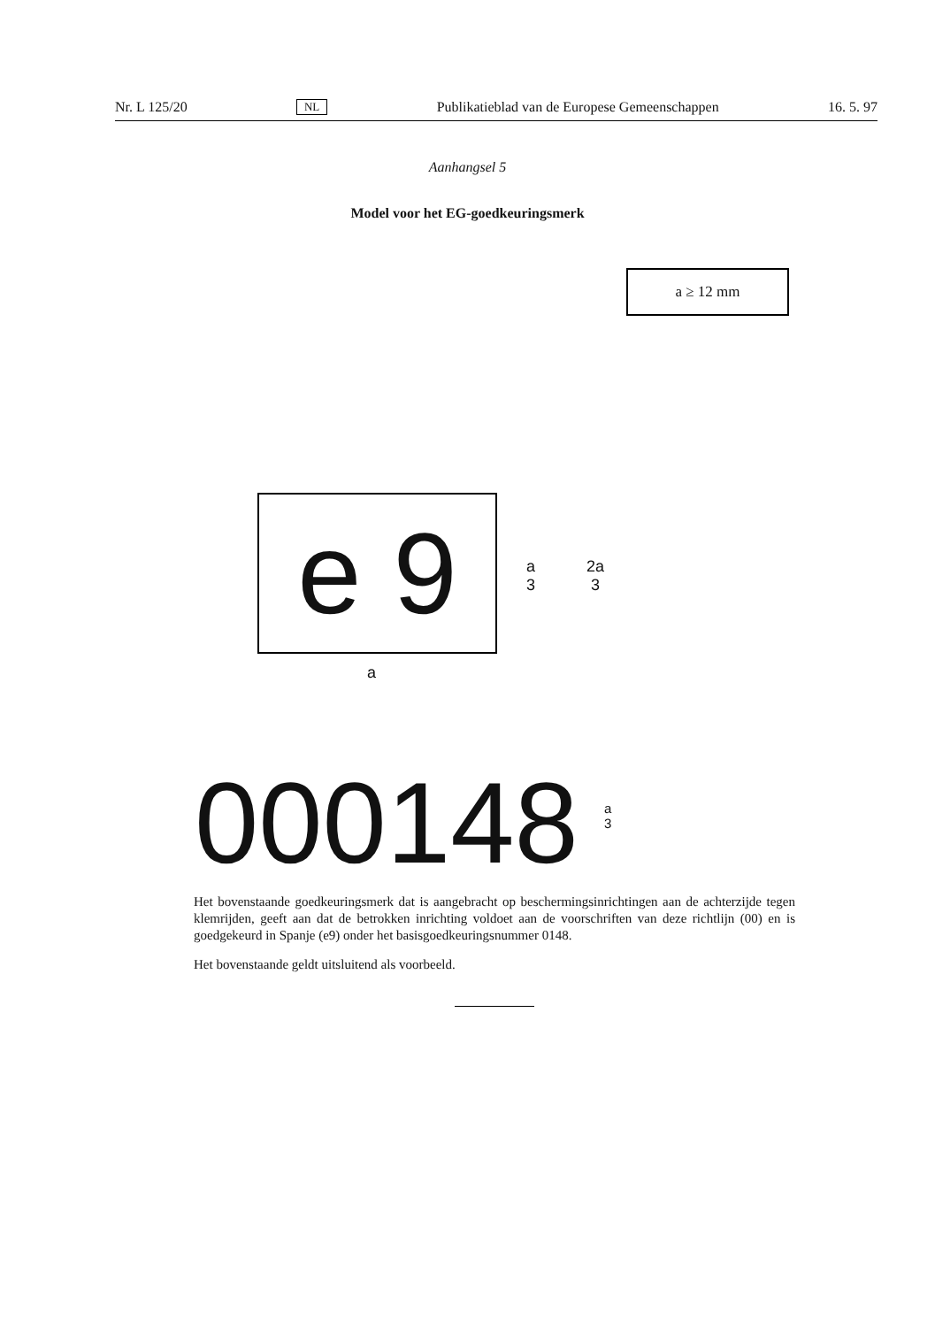Nr. L 125/20 NL Publikatieblad van de Europese Gemeenschappen 16. 5. 97
Aanhangsel 5
Model voor het EG-goedkeuringsmerk
a ≥ 12 mm
e 9
a
3
2a
3
a
000148
a
3
Het bovenstaande goedkeuringsmerk dat is aangebracht op beschermingsinrichtingen aan de achterzijde tegen klemrijden, geeft aan dat de betrokken inrichting voldoet aan de voorschriften van deze richtlijn (00) en is goedgekeurd in Spanje (e9) onder het basisgoedkeuringsnummer 0148.
Het bovenstaande geldt uitsluitend als voorbeeld.